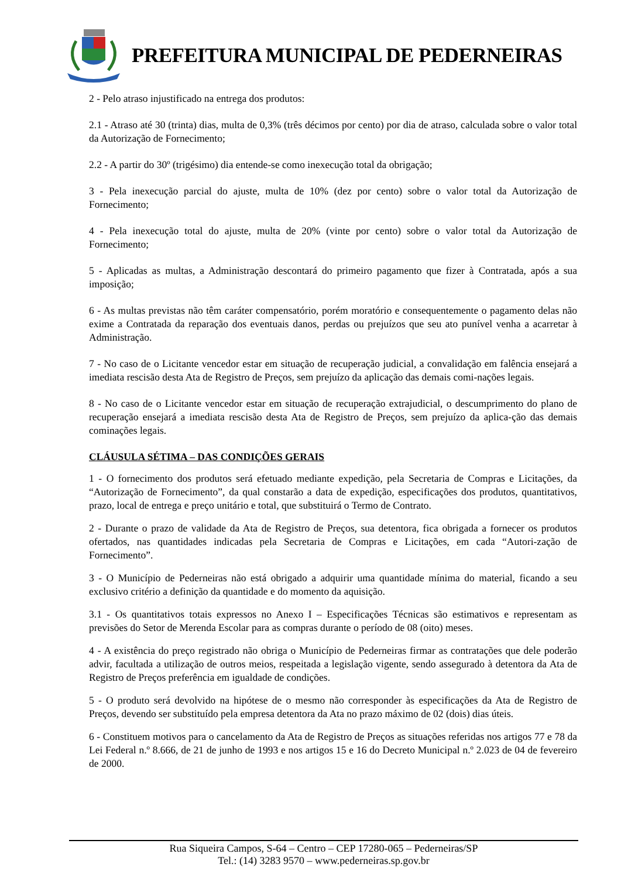PREFEITURA MUNICIPAL DE PEDERNEIRAS
2 - Pelo atraso injustificado na entrega dos produtos:
2.1 - Atraso até 30 (trinta) dias, multa de 0,3% (três décimos por cento) por dia de atraso, calculada sobre o valor total da Autorização de Fornecimento;
2.2 - A partir do 30º (trigésimo) dia entende-se como inexecução total da obrigação;
3 - Pela inexecução parcial do ajuste, multa de 10% (dez por cento) sobre o valor total da Autorização de Fornecimento;
4 - Pela inexecução total do ajuste, multa de 20% (vinte por cento) sobre o valor total da Autorização de Fornecimento;
5 - Aplicadas as multas, a Administração descontará do primeiro pagamento que fizer à Contratada, após a sua imposição;
6 - As multas previstas não têm caráter compensatório, porém moratório e consequentemente o pagamento delas não exime a Contratada da reparação dos eventuais danos, perdas ou prejuízos que seu ato punível venha a acarretar à Administração.
7 - No caso de o Licitante vencedor estar em situação de recuperação judicial, a convalidação em falência ensejará a imediata rescisão desta Ata de Registro de Preços, sem prejuízo da aplicação das demais comi-nações legais.
8 - No caso de o Licitante vencedor estar em situação de recuperação extrajudicial, o descumprimento do plano de recuperação ensejará a imediata rescisão desta Ata de Registro de Preços, sem prejuízo da aplica-ção das demais cominações legais.
CLÁUSULA SÉTIMA – DAS CONDIÇÕES GERAIS
1 - O fornecimento dos produtos será efetuado mediante expedição, pela Secretaria de Compras e Licitações, da “Autorização de Fornecimento”, da qual constarão a data de expedição, especificações dos produtos, quantitativos, prazo, local de entrega e preço unitário e total, que substituirá o Termo de Contrato.
2 - Durante o prazo de validade da Ata de Registro de Preços, sua detentora, fica obrigada a fornecer os produtos ofertados, nas quantidades indicadas pela Secretaria de Compras e Licitações, em cada “Autori-zação de Fornecimento”.
3 - O Município de Pederneiras não está obrigado a adquirir uma quantidade mínima do material, ficando a seu exclusivo critério a definição da quantidade e do momento da aquisição.
3.1 - Os quantitativos totais expressos no Anexo I – Especificações Técnicas são estimativos e representam as previsões do Setor de Merenda Escolar para as compras durante o período de 08 (oito) meses.
4 - A existência do preço registrado não obriga o Município de Pederneiras firmar as contratações que dele poderão advir, facultada a utilização de outros meios, respeitada a legislação vigente, sendo assegurado à detentora da Ata de Registro de Preços preferência em igualdade de condições.
5 - O produto será devolvido na hipótese de o mesmo não corresponder às especificações da Ata de Registro de Preços, devendo ser substituído pela empresa detentora da Ata no prazo máximo de 02 (dois) dias úteis.
6 - Constituem motivos para o cancelamento da Ata de Registro de Preços as situações referidas nos artigos 77 e 78 da Lei Federal n.º 8.666, de 21 de junho de 1993 e nos artigos 15 e 16 do Decreto Municipal n.º 2.023 de 04 de fevereiro de 2000.
Rua Siqueira Campos, S-64 – Centro – CEP 17280-065 – Pederneiras/SP
Tel.: (14) 3283 9570 – www.pederneiras.sp.gov.br